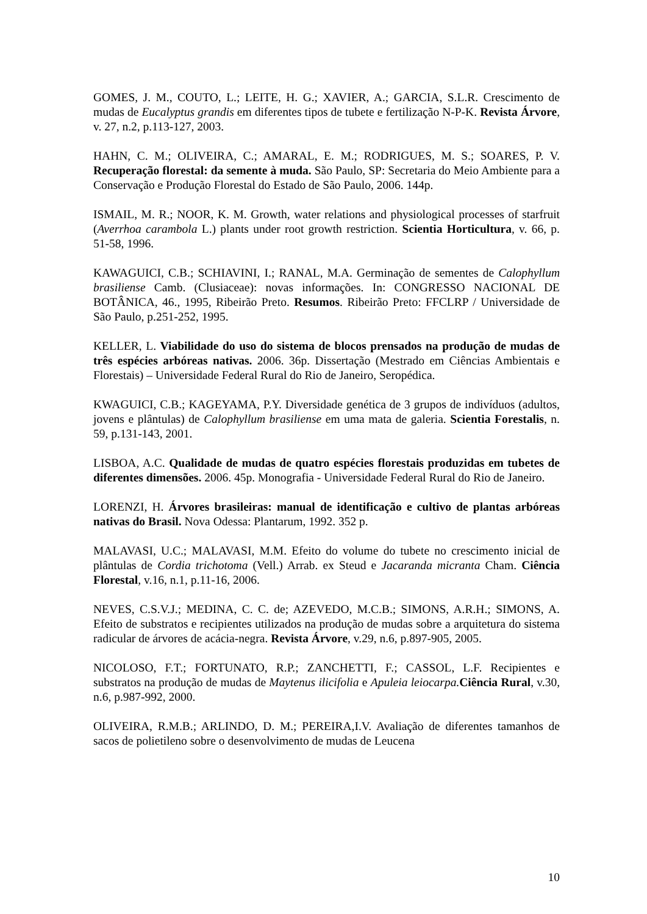GOMES, J. M., COUTO, L.; LEITE, H. G.; XAVIER, A.; GARCIA, S.L.R. Crescimento de mudas de Eucalyptus grandis em diferentes tipos de tubete e fertilização N-P-K. Revista Árvore, v. 27, n.2, p.113-127, 2003.
HAHN, C. M.; OLIVEIRA, C.; AMARAL, E. M.; RODRIGUES, M. S.; SOARES, P. V. Recuperação florestal: da semente à muda. São Paulo, SP: Secretaria do Meio Ambiente para a Conservação e Produção Florestal do Estado de São Paulo, 2006. 144p.
ISMAIL, M. R.; NOOR, K. M. Growth, water relations and physiological processes of starfruit (Averrhoa carambola L.) plants under root growth restriction. Scientia Horticultura, v. 66, p. 51-58, 1996.
KAWAGUICI, C.B.; SCHIAVINI, I.; RANAL, M.A. Germinação de sementes de Calophyllum brasiliense Camb. (Clusiaceae): novas informações. In: CONGRESSO NACIONAL DE BOTÂNICA, 46., 1995, Ribeirão Preto. Resumos. Ribeirão Preto: FFCLRP / Universidade de São Paulo, p.251-252, 1995.
KELLER, L. Viabilidade do uso do sistema de blocos prensados na produção de mudas de três espécies arbóreas nativas. 2006. 36p. Dissertação (Mestrado em Ciências Ambientais e Florestais) – Universidade Federal Rural do Rio de Janeiro, Seropédica.
KWAGUICI, C.B.; KAGEYAMA, P.Y. Diversidade genética de 3 grupos de indivíduos (adultos, jovens e plântulas) de Calophyllum brasiliense em uma mata de galeria. Scientia Forestalis, n. 59, p.131-143, 2001.
LISBOA, A.C. Qualidade de mudas de quatro espécies florestais produzidas em tubetes de diferentes dimensões. 2006. 45p. Monografia - Universidade Federal Rural do Rio de Janeiro.
LORENZI, H. Árvores brasileiras: manual de identificação e cultivo de plantas arbóreas nativas do Brasil. Nova Odessa: Plantarum, 1992. 352 p.
MALAVASI, U.C.; MALAVASI, M.M. Efeito do volume do tubete no crescimento inicial de plântulas de Cordia trichotoma (Vell.) Arrab. ex Steud e Jacaranda micranta Cham. Ciência Florestal, v.16, n.1, p.11-16, 2006.
NEVES, C.S.V.J.; MEDINA, C. C. de; AZEVEDO, M.C.B.; SIMONS, A.R.H.; SIMONS, A. Efeito de substratos e recipientes utilizados na produção de mudas sobre a arquitetura do sistema radicular de árvores de acácia-negra. Revista Árvore, v.29, n.6, p.897-905, 2005.
NICOLOSO, F.T.; FORTUNATO, R.P.; ZANCHETTI, F.; CASSOL, L.F. Recipientes e substratos na produção de mudas de Maytenus ilicifolia e Apuleia leiocarpa. Ciência Rural, v.30, n.6, p.987-992, 2000.
OLIVEIRA, R.M.B.; ARLINDO, D. M.; PEREIRA,I.V. Avaliação de diferentes tamanhos de sacos de polietileno sobre o desenvolvimento de mudas de Leucena
10